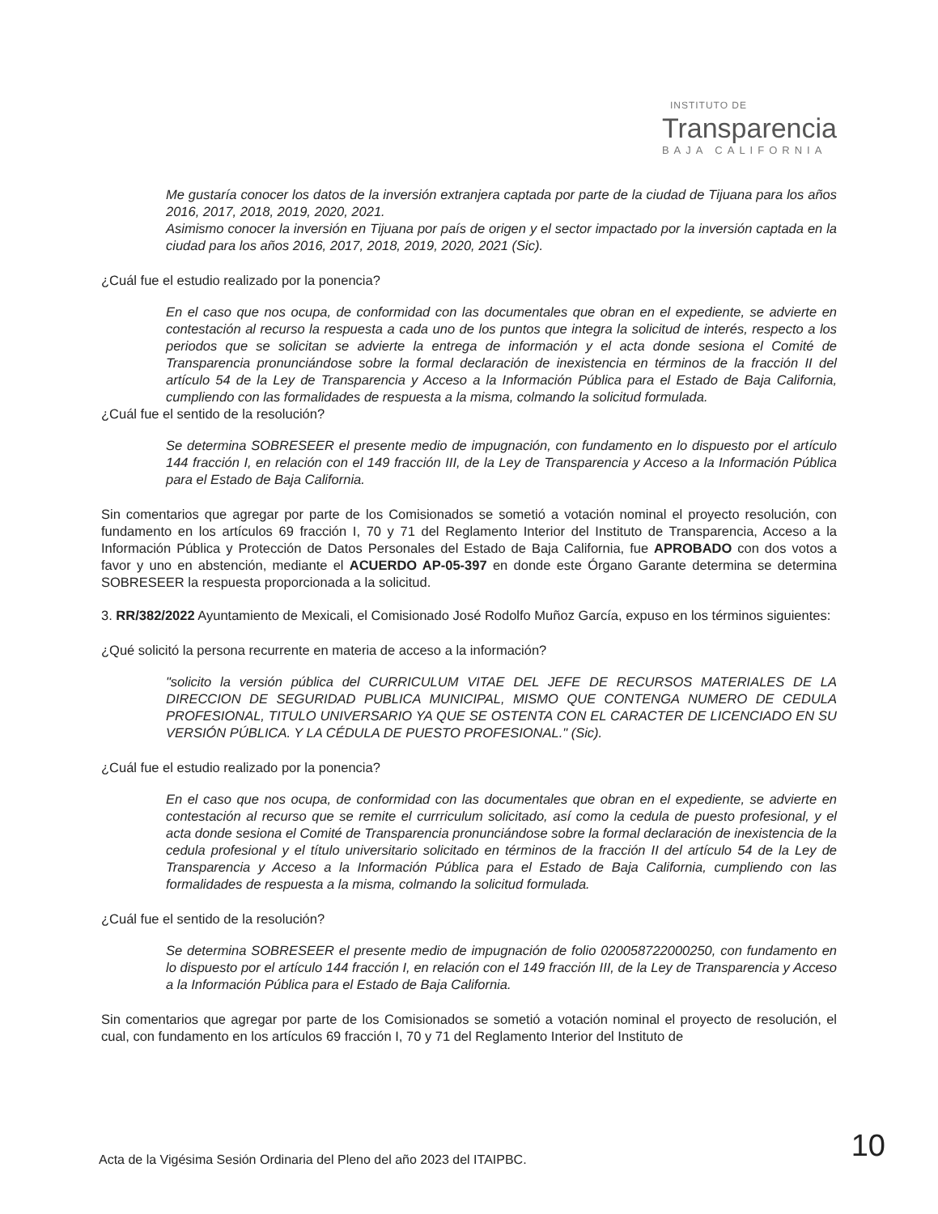INSTITUTO DE
Transparencia
BAJA CALIFORNIA
Me gustaría conocer los datos de la inversión extranjera captada por parte de la ciudad de Tijuana para los años 2016, 2017, 2018, 2019, 2020, 2021.
Asimismo conocer la inversión en Tijuana por país de origen y el sector impactado por la inversión captada en la ciudad para los años 2016, 2017, 2018, 2019, 2020, 2021 (Sic).
¿Cuál fue el estudio realizado por la ponencia?
En el caso que nos ocupa, de conformidad con las documentales que obran en el expediente, se advierte en contestación al recurso la respuesta a cada uno de los puntos que integra la solicitud de interés, respecto a los periodos que se solicitan se advierte la entrega de información y el acta donde sesiona el Comité de Transparencia pronunciándose sobre la formal declaración de inexistencia en términos de la fracción II del artículo 54 de la Ley de Transparencia y Acceso a la Información Pública para el Estado de Baja California, cumpliendo con las formalidades de respuesta a la misma, colmando la solicitud formulada.
¿Cuál fue el sentido de la resolución?
Se determina SOBRESEER el presente medio de impugnación, con fundamento en lo dispuesto por el artículo 144 fracción I, en relación con el 149 fracción III, de la Ley de Transparencia y Acceso a la Información Pública para el Estado de Baja California.
Sin comentarios que agregar por parte de los Comisionados se sometió a votación nominal el proyecto resolución, con fundamento en los artículos 69 fracción I, 70 y 71 del Reglamento Interior del Instituto de Transparencia, Acceso a la Información Pública y Protección de Datos Personales del Estado de Baja California, fue APROBADO con dos votos a favor y uno en abstención, mediante el ACUERDO AP-05-397 en donde este Órgano Garante determina se determina SOBRESEER la respuesta proporcionada a la solicitud.
3. RR/382/2022 Ayuntamiento de Mexicali, el Comisionado José Rodolfo Muñoz García, expuso en los términos siguientes:
¿Qué solicitó la persona recurrente en materia de acceso a la información?
"solicito la versión pública del CURRICULUM VITAE DEL JEFE DE RECURSOS MATERIALES DE LA DIRECCION DE SEGURIDAD PUBLICA MUNICIPAL, MISMO QUE CONTENGA NUMERO DE CEDULA PROFESIONAL, TITULO UNIVERSARIO YA QUE SE OSTENTA CON EL CARACTER DE LICENCIADO EN SU VERSIÓN PÚBLICA. Y LA CÉDULA DE PUESTO PROFESIONAL." (Sic).
¿Cuál fue el estudio realizado por la ponencia?
En el caso que nos ocupa, de conformidad con las documentales que obran en el expediente, se advierte en contestación al recurso que se remite el currriculum solicitado, así como la cedula de puesto profesional, y el acta donde sesiona el Comité de Transparencia pronunciándose sobre la formal declaración de inexistencia de la cedula profesional y el título universitario solicitado en términos de la fracción II del artículo 54 de la Ley de Transparencia y Acceso a la Información Pública para el Estado de Baja California, cumpliendo con las formalidades de respuesta a la misma, colmando la solicitud formulada.
¿Cuál fue el sentido de la resolución?
Se determina SOBRESEER el presente medio de impugnación de folio 020058722000250, con fundamento en lo dispuesto por el artículo 144 fracción I, en relación con el 149 fracción III, de la Ley de Transparencia y Acceso a la Información Pública para el Estado de Baja California.
Sin comentarios que agregar por parte de los Comisionados se sometió a votación nominal el proyecto de resolución, el cual, con fundamento en los artículos 69 fracción I, 70 y 71 del Reglamento Interior del Instituto de
Acta de la Vigésima Sesión Ordinaria del Pleno del año 2023 del ITAIPBC.
10